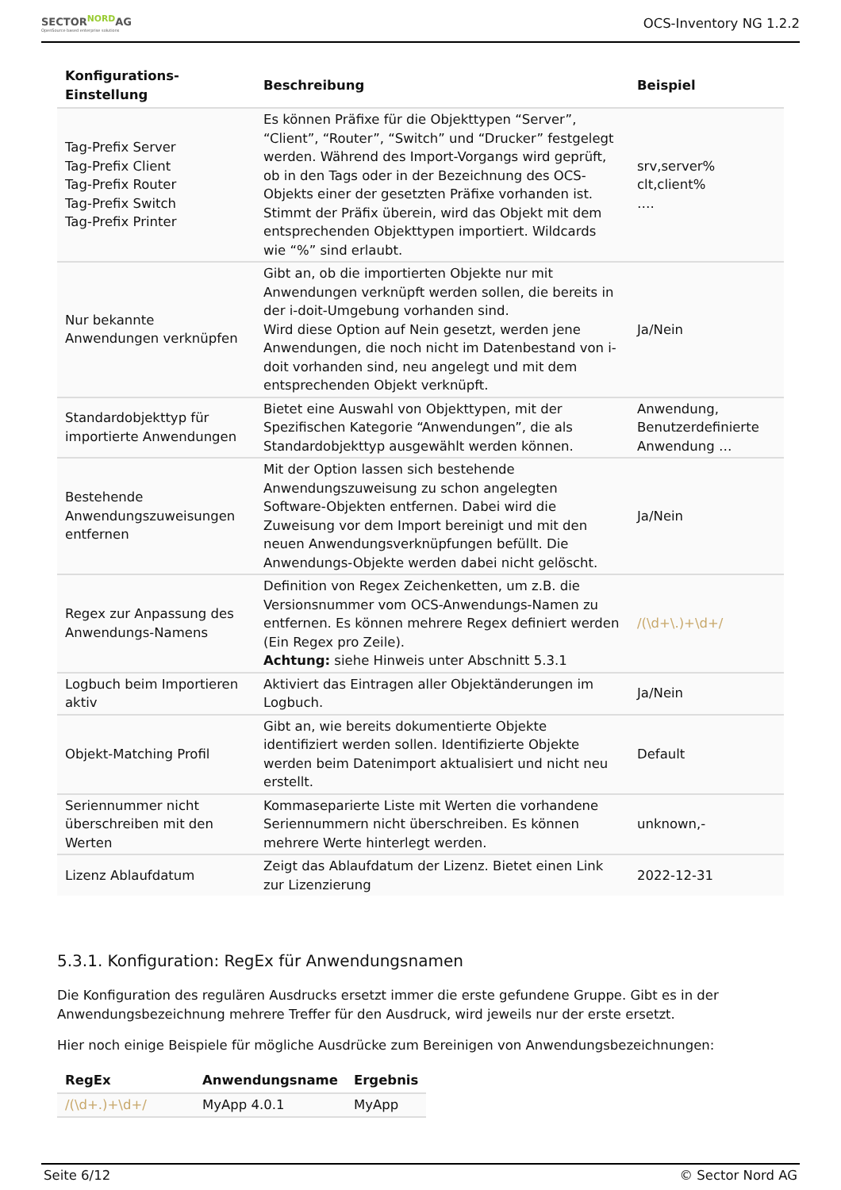SECTOR<sup>NORD</sup>AG
OpenSource based enterprise solutions
OCS-Inventory NG 1.2.2
| Konfigurations- Einstellung | Beschreibung | Beispiel |
| --- | --- | --- |
| Tag-Prefix Server Tag-Prefix Client Tag-Prefix Router Tag-Prefix Switch Tag-Prefix Printer | Es können Präfixe für die Objekttypen “Server”, “Client”, “Router”, “Switch” und “Drucker” festgelegt werden. Während des Import-Vorgangs wird geprüft, ob in den Tags oder in der Bezeichnung des OCS-Objekts einer der gesetzten Präfixe vorhanden ist. Stimmt der Präfix überein, wird das Objekt mit dem entsprechenden Objekttypen importiert. Wildcards wie “%” sind erlaubt. | srv,server% clt,client% …. |
| Nur bekannte Anwendungen verknüpfen | Gibt an, ob die importierten Objekte nur mit Anwendungen verknüpft werden sollen, die bereits in der i-doit-Umgebung vorhanden sind. Wird diese Option auf Nein gesetzt, werden jene Anwendungen, die noch nicht im Datenbestand von i-doit vorhanden sind, neu angelegt und mit dem entsprechenden Objekt verknüpft. | Ja/Nein |
| Standardobjekttyp für importierte Anwendungen | Bietet eine Auswahl von Objekttypen, mit der Spezifischen Kategorie “Anwendungen”, die als Standardobjekttyp ausgewählt werden können. | Anwendung, Benutzerdefinierte Anwendung … |
| Bestehende Anwendungszuweisungen entfernen | Mit der Option lassen sich bestehende Anwendungszuweisung zu schon angelegten Software-Objekten entfernen. Dabei wird die Zuweisung vor dem Import bereinigt und mit den neuen Anwendungsverknüpfungen befüllt. Die Anwendungs-Objekte werden dabei nicht gelöscht. | Ja/Nein |
| Regex zur Anpassung des Anwendungs-Namens | Definition von Regex Zeichenketten, um z.B. die Versionsnummer vom OCS-Anwendungs-Namen zu entfernen. Es können mehrere Regex definiert werden (Ein Regex pro Zeile). Achtung: siehe Hinweis unter Abschnitt 5.3.1 | /(\d+\.)+\d+/ |
| Logbuch beim Importieren aktiv | Aktiviert das Eintragen aller Objektänderungen im Logbuch. | Ja/Nein |
| Objekt-Matching Profil | Gibt an, wie bereits dokumentierte Objekte identifiziert werden sollen. Identifizierte Objekte werden beim Datenimport aktualisiert und nicht neu erstellt. | Default |
| Seriennummer nicht überschreiben mit den Werten | Kommaseparierte Liste mit Werten die vorhandene Seriennummern nicht überschreiben. Es können mehrere Werte hinterlegt werden. | unknown,- |
| Lizenz Ablaufdatum | Zeigt das Ablaufdatum der Lizenz. Bietet einen Link zur Lizenzierung | 2022-12-31 |
5.3.1. Konfiguration: RegEx für Anwendungsnamen
Die Konfiguration des regulären Ausdrucks ersetzt immer die erste gefundene Gruppe. Gibt es in der Anwendungsbezeichnung mehrere Treffer für den Ausdruck, wird jeweils nur der erste ersetzt.
Hier noch einige Beispiele für mögliche Ausdrücke zum Bereinigen von Anwendungsbezeichnungen:
| RegEx | Anwendungsname | Ergebnis |
| --- | --- | --- |
| /(\d+.)+\d+/ | MyApp 4.0.1 | MyApp |
Seite 6/12 © Sector Nord AG